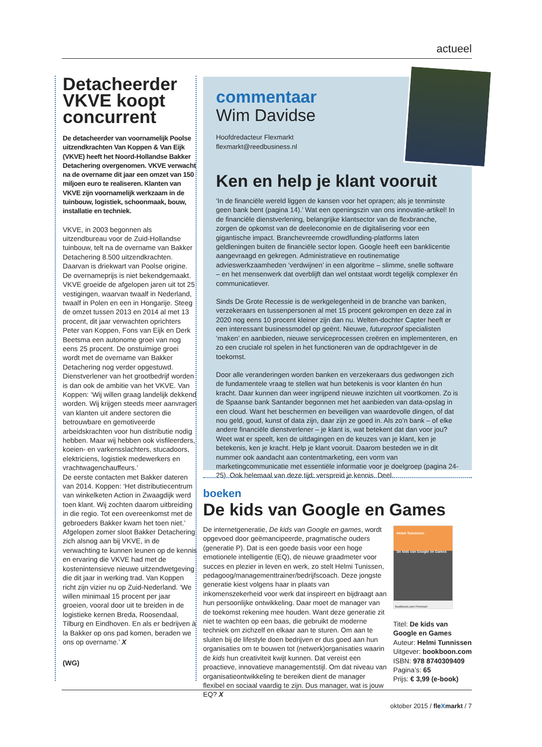actueel
Detacheerder VKVE koopt concurrent
De detacheerder van voornamelijk Poolse uitzendkrachten Van Koppen & Van Eijk (VKVE) heeft het Noord-Hollandse Bakker Detachering overgenomen. VKVE verwacht na de overname dit jaar een omzet van 150 miljoen euro te realiseren. Klanten van VKVE zijn voornamelijk werkzaam in de tuinbouw, logistiek, schoonmaak, bouw, installatie en techniek.
VKVE, in 2003 begonnen als uitzendbureau voor de Zuid-Hollandse tuinbouw, telt na de overname van Bakker Detachering 8.500 uitzendkrachten. Daarvan is driekwart van Poolse origine. De overnameprijs is niet bekendgemaakt.
VKVE groeide de afgelopen jaren uit tot 25 vestigingen, waarvan twaalf in Nederland, twaalf in Polen en een in Hongarije. Steeg de omzet tussen 2013 en 2014 al met 13 procent, dit jaar verwachten oprichters Peter van Koppen, Fons van Eijk en Derk Beetsma een autonome groei van nog eens 25 procent. De onstuimige groei wordt met de overname van Bakker Detachering nog verder opgestuwd.
Dienstverlener van het grootbedrijf worden is dan ook de ambitie van het VKVE. Van Koppen: ‘Wij willen graag landelijk dekkend worden. Wij krijgen steeds meer aanvragen van klanten uit andere sectoren die betrouwbare en gemotiveerde arbeidskrachten voor hun distributie nodig hebben. Maar wij hebben ook visfileerders, koeien- en varkensslachters, stucadoors, elektriciens, logistiek medewerkers en vrachtwagenchauffeurs.’
De eerste contacten met Bakker dateren van 2014. Koppen: ‘Het distributiecentrum van winkelketen Action in Zwaagdijk werd toen klant. Wij zochten daarom uitbreiding in die regio. Tot een overeenkomst met de gebroeders Bakker kwam het toen niet.’ Afgelopen zomer sloot Bakker Detachering zich alsnog aan bij VKVE, in de verwachting te kunnen leunen op de kennis en ervaring die VKVE had met de kostenintensieve nieuwe uitzendwetgeving die dit jaar in werking trad. Van Koppen richt zijn vizier nu op Zuid-Nederland. ‘We willen minimaal 15 procent per jaar groeien, vooral door uit te breiden in de logistieke kernen Breda, Roosendaal, Tilburg en Eindhoven. En als er bedrijven à la Bakker op ons pad komen, beraden we ons op overname.’ X
(WG)
commentaar
Wim Davidse
Hoofdredacteur Flexmarkt
flexmarkt@reedbusiness.nl
Ken en help je klant vooruit
‘In de financiële wereld liggen de kansen voor het oprapen; als je tenminste geen bank bent (pagina 14).’ Wat een openingszin van ons innovatie-artikel! In de financiële dienstverlening, belangrijke klantsector van de flexbranche, zorgen de opkomst van de deeleconomie en de digitalisering voor een gigantische impact. Branchevreemde crowdfunding-platforms laten geldleningen buiten de financiële sector lopen. Google heeft een banklicentie aangevraagd en gekregen. Administratieve en routinematige advieswerkzaamheden ‘verdwijnen’ in een algoritme – slimme, snelle software – en het mensenwerk dat overblijft dan wel ontstaat wordt tegelijk complexer én communicatiever.
Sinds De Grote Recessie is de werkgelegenheid in de branche van banken, verzekeraars en tussenpersonen al met 15 procent gekrompen en deze zal in 2020 nog eens 10 procent kleiner zijn dan nu. Welten-dochter Capter heeft er een interessant businessmodel op geënt. Nieuwe, futureproof specialisten ‘maken’ en aanbieden, nieuwe serviceprocessen creëren en implementeren, en zo een cruciale rol spelen in het functioneren van de opdrachtgever in de toekomst.
Door alle veranderingen worden banken en verzekeraars dus gedwongen zich de fundamentele vraag te stellen wat hun betekenis is voor klanten én hun kracht. Daar kunnen dan weer ingrijpend nieuwe inzichten uit voortkomen. Zo is de Spaanse bank Santander begonnen met het aanbieden van data-opslag in een cloud. Want het beschermen en beveiligen van waardevolle dingen, of dat nou geld, goud, kunst of data zijn, daar zijn ze goed in. Als zo’n bank – of elke andere financiële dienstverlener – je klant is, wat betekent dat dan voor jou? Weet wat er speelt, ken de uitdagingen en de keuzes van je klant, ken je betekenis, ken je kracht. Help je klant vooruit. Daarom besteden we in dit nummer ook aandacht aan contentmarketing, een vorm van marketingcommunicatie met essentiële informatie voor je doelgroep (pagina 24-25). Ook helemaal van deze tijd: verspreid je kennis. Deel.
boeken
De kids van Google en Games
De internetgeneratie, De kids van Google en games, wordt opgevoed door geëmancipeerde, pragmatische ouders (generatie P). Dat is een goede basis voor een hoge emotionele intelligentie (EQ), de nieuwe graadmeter voor succes en plezier in leven en werk, zo stelt Helmi Tunissen, pedagoog/managementtrainer/bedrijfscoach. Deze jongste generatie kiest volgens haar in plaats van inkomenszekerheid voor werk dat inspireert en bijdraagt aan hun persoonlijke ontwikkeling. Daar moet de manager van de toekomst rekening mee houden. Want deze generatie zit niet te wachten op een baas, die gebruikt de moderne techniek om zichzelf en elkaar aan te sturen. Om aan te sluiten bij de lifestyle doen bedrijven er dus goed aan hun organisaties om te bouwen tot (netwerk)organisaties waarin de kids hun creativiteit kwijt kunnen. Dat vereist een proactieve, innovatieve managementstijl. Om dat niveau van organisatieontwikkeling te bereiken dient de manager flexibel en sociaal vaardig te zijn. Dus manager, wat is jouw EQ? X
Helmi Tunnissen
De kids van Google en Games
bookboon.com Premium
Titel: De kids van Google en Games
Auteur: Helmi Tunnissen
Uitgever: bookboon.com
ISBN: 978 8740309409
Pagina’s: 65
Prijs: € 3,99 (e-book)
oktober 2015 / fleXmarkt / 7